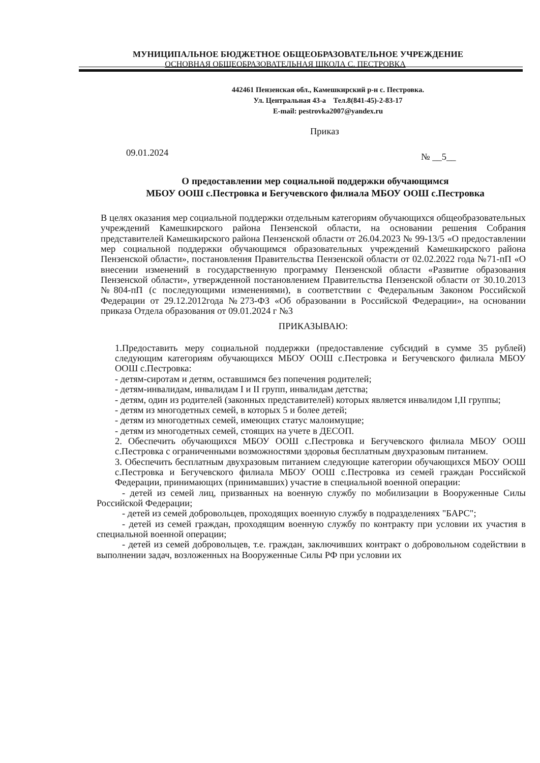МУНИЦИПАЛЬНОЕ БЮДЖЕТНОЕ ОБЩЕОБРАЗОВАТЕЛЬНОЕ УЧРЕЖДЕНИЕ
ОСНОВНАЯ ОБЩЕОБРАЗОВАТЕЛЬНАЯ ШКОЛА С. ПЕСТРОВКА
442461 Пензенская обл., Камешкирский р-н с. Пестровка.
Ул. Центральная 43-а Тел.8(841-45)-2-83-17
E-mail: pestrovka2007@yandex.ru
Приказ
09.01.2024 № __5__
О предоставлении мер социальной поддержки обучающимся
МБОУ ООШ с.Пестровка и Бегучевского филиала МБОУ ООШ с.Пестровка
В целях оказания мер социальной поддержки отдельным категориям обучающихся общеобразовательных учреждений Камешкирского района Пензенской области, на основании решения Собрания представителей Камешкирского района Пензенской области от 26.04.2023 № 99-13/5 «О предоставлении мер социальной поддержки обучающимся образовательных учреждений Камешкирского района Пензенской области», постановления Правительства Пензенской области от 02.02.2022 года №71-пП «О внесении изменений в государственную программу Пензенской области «Развитие образования Пензенской области», утвержденной постановлением Правительства Пензенской области от 30.10.2013 №804-пП (с последующими изменениями), в соответствии с Федеральным Законом Российской Федерации от 29.12.2012года №273-ФЗ «Об образовании в Российской Федерации», на основании приказа Отдела образования от 09.01.2024 г №3
ПРИКАЗЫВАЮ:
1.Предоставить меру социальной поддержки (предоставление субсидий в сумме 35 рублей) следующим категориям обучающихся МБОУ ООШ с.Пестровка и Бегучевского филиала МБОУ ООШ с.Пестровка:
- детям-сиротам и детям, оставшимся без попечения родителей;
- детям-инвалидам, инвалидам I и II групп, инвалидам детства;
- детям, один из родителей (законных представителей) которых является инвалидом I,II группы;
- детям из многодетных семей, в которых 5 и более детей;
- детям из многодетных семей, имеющих статус малоимущие;
- детям из многодетных семей, стоящих на учете в ДЕСОП.
2. Обеспечить обучающихся МБОУ ООШ с.Пестровка и Бегучевского филиала МБОУ ООШ с.Пестровка с ограниченными возможностями здоровья бесплатным двухразовым питанием.
3. Обеспечить бесплатным двухразовым питанием следующие категории обучающихся МБОУ ООШ с.Пестровка и Бегучевского филиала МБОУ ООШ с.Пестровка из семей граждан Российской Федерации, принимающих (принимавших) участие в специальной военной операции:
- детей из семей лиц, призванных на военную службу по мобилизации в Вооруженные Силы Российской Федерации;
- детей из семей добровольцев, проходящих военную службу в подразделениях "БАРС";
- детей из семей граждан, проходящим военную службу по контракту при условии их участия в специальной военной операции;
- детей из семей добровольцев, т.е. граждан, заключивших контракт о добровольном содействии в выполнении задач, возложенных на Вооруженные Силы РФ при условии их